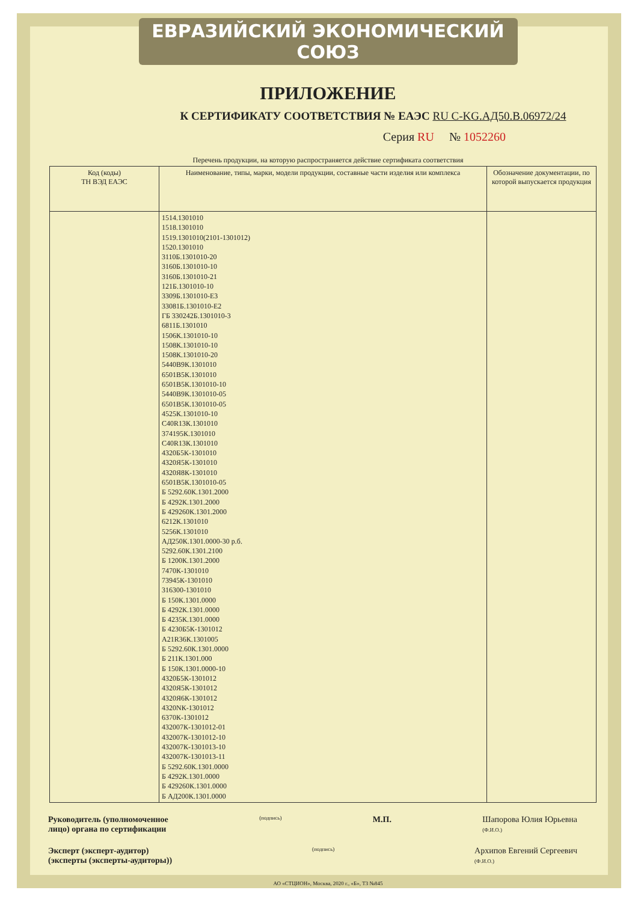ЕВРАЗИЙСКИЙ ЭКОНОМИЧЕСКИЙ СОЮЗ
ПРИЛОЖЕНИЕ
К СЕРТИФИКАТУ СООТВЕТСТВИЯ № ЕАЭС RU C-KG.АД50.В.06972/24
Серия RU № 1052260
Перечень продукции, на которую распространяется действие сертификата соответствия
| Код (коды) ТН ВЭД ЕАЭС | Наименование, типы, марки, модели продукции, составные части изделия или комплекса | Обозначение документации, по которой выпускается продукция |
| --- | --- | --- |
| | 1514.1301010 1518.1301010 1519.1301010(2101-1301012) 1520.1301010 3110Б.1301010-20 3160Б.1301010-10 3160Б.1301010-21 121Б.1301010-10 3309Б.1301010-Е3 33081Б.1301010-Е2 ГБ 330242Б.1301010-3 6811Б.1301010 1506К.1301010-10 1508К.1301010-10 1508К.1301010-20 5440В9К.1301010 6501В5К.1301010 6501В5К.1301010-10 5440В9К.1301010-05 6501В5К.1301010-05 4525К.1301010-10 С40R13К.1301010 374195К.1301010 С40R13К.1301010 4320Б5К-1301010 4320Я5К-1301010 4320Я8К-1301010 6501В5К.1301010-05 Б 5292.60К.1301.2000 Б 4292К.1301.2000 Б 429260К.1301.2000 6212К.1301010 5256К.1301010 АД250К.1301.0000-30 р.б. 5292.60К.1301.2100 Б 1200К.1301.2000 7470К-1301010 73945К-1301010 316300-1301010 Б 150К.1301.0000 Б 4292К.1301.0000 Б 4235К.1301.0000 Б 4230Б5К-1301012 А21R36К.1301005 Б 5292.60К.1301.0000 Б 211К.1301.000 Б 150К.1301.0000-10 4320Б5К-1301012 4320Я5К-1301012 4320Я6К-1301012 4320NК-1301012 6370К-1301012 432007К-1301012-01 432007К-1301012-10 432007К-1301013-10 432007К-1301013-11 Б 5292.60К.1301.0000 Б 4292К.1301.0000 Б 429260К.1301.0000 Б АД200К.1301.0000 | |
Руководитель (уполномоченное
лицо) органа по сертификации
(подпись)
М.П. Шапорова Юлия Юрьевна
(Ф.И.О.)
Эксперт (эксперт-аудитор)
(эксперты (эксперты-аудиторы))
(подпись)
Архипов Евгений Сергеевич
(Ф.И.О.)
АО «СТЦИОН», Москва, 2020 г., «Б», ТЗ №845